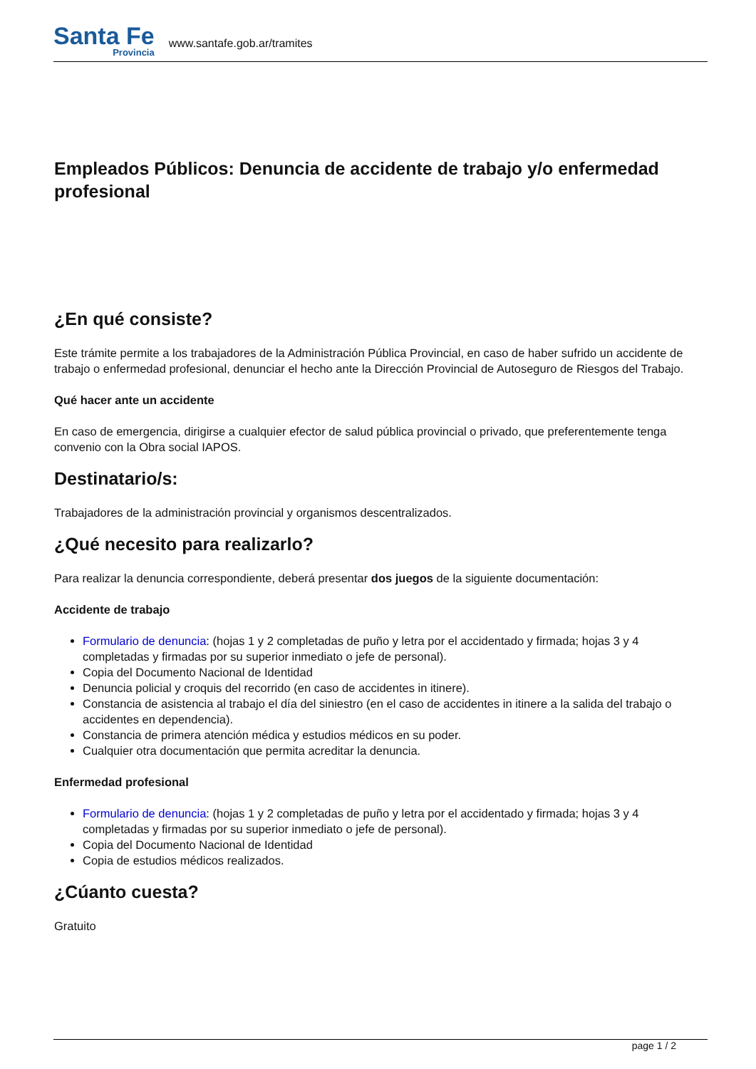Santa Fe
Provincia
www.santafe.gob.ar/tramites
Empleados Públicos: Denuncia de accidente de trabajo y/o enfermedad profesional
¿En qué consiste?
Este trámite permite a los trabajadores de la Administración Pública Provincial, en caso de haber sufrido un accidente de trabajo o enfermedad profesional, denunciar el hecho ante la Dirección Provincial de Autoseguro de Riesgos del Trabajo.
Qué hacer ante un accidente
En caso de emergencia, dirigirse a cualquier efector de salud pública provincial o privado, que preferentemente tenga convenio con la Obra social IAPOS.
Destinatario/s:
Trabajadores de la administración provincial y organismos descentralizados.
¿Qué necesito para realizarlo?
Para realizar la denuncia correspondiente, deberá presentar dos juegos de la siguiente documentación:
Accidente de trabajo
Formulario de denuncia: (hojas 1 y 2 completadas de puño y letra por el accidentado y firmada; hojas 3 y 4 completadas y firmadas por su superior inmediato o jefe de personal).
Copia del Documento Nacional de Identidad
Denuncia policial y croquis del recorrido (en caso de accidentes in itinere).
Constancia de asistencia al trabajo el día del siniestro (en el caso de accidentes in itinere a la salida del trabajo o accidentes en dependencia).
Constancia de primera atención médica y estudios médicos en su poder.
Cualquier otra documentación que permita acreditar la denuncia.
Enfermedad profesional
Formulario de denuncia: (hojas 1 y 2 completadas de puño y letra por el accidentado y firmada; hojas 3 y 4 completadas y firmadas por su superior inmediato o jefe de personal).
Copia del Documento Nacional de Identidad
Copia de estudios médicos realizados.
¿Cúanto cuesta?
Gratuito
page 1 / 2